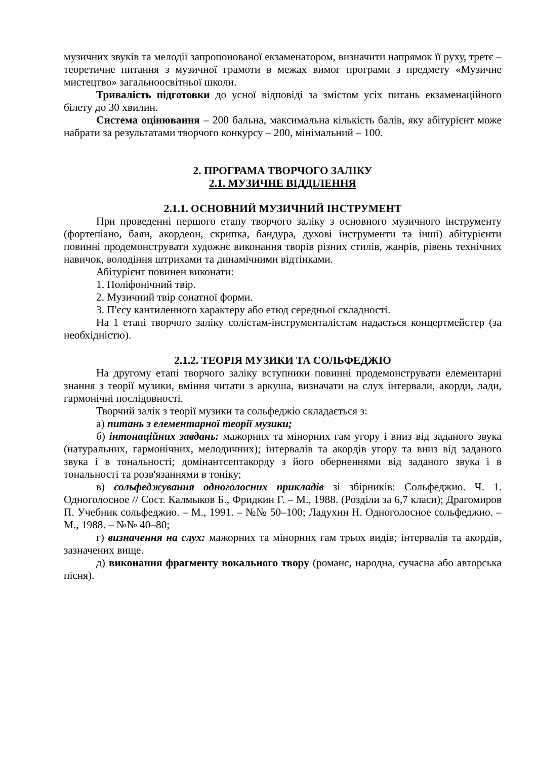музичних звуків та мелодії запропонованої екзаменатором, визначити напрямок її руху, третє – теоретичне питання з музичної грамоти в межах вимог програми з предмету «Музичне мистецтво» загальноосвітньої школи.
Тривалість підготовки до усної відповіді за змістом усіх питань екзаменаційного білету до 30 хвилин.
Система оцінювання – 200 бальна, максимальна кількість балів, яку абітурієнт може набрати за результатами творчого конкурсу – 200, мінімальний – 100.
2. ПРОГРАМА ТВОРЧОГО ЗАЛІКУ
2.1. МУЗИЧНЕ ВІДДІЛЕННЯ
2.1.1. ОСНОВНИЙ МУЗИЧНИЙ ІНСТРУМЕНТ
При проведенні першого етапу творчого заліку з основного музичного інструменту (фортепіано, баян, акордеон, скрипка, бандура, духові інструменти та інші) абітурієнти повинні продемонструвати художнє виконання творів різних стилів, жанрів, рівень технічних навичок, володіння штрихами та динамічними відтінками.
Абітурієнт повинен виконати:
1. Поліфонічний твір.
2. Музичний твір сонатної форми.
3. П'єсу кантиленного характеру або етюд середньої складності.
На 1 етапі творчого заліку солістам-інструменталістам надається концертмейстер (за необхідністю).
2.1.2. ТЕОРІЯ МУЗИКИ ТА СОЛЬФЕДЖІО
На другому етапі творчого заліку вступники повинні продемонструвати елементарні знання з теорії музики, вміння читати з аркуша, визначати на слух інтервали, акорди, лади, гармонічні послідовності.
Творчий залік з теорії музики та сольфеджіо складається з:
а) питань з елементарної теорії музики;
б) інтонаційних завдань: мажорних та мінорних гам угору і вниз від заданого звука (натуральних, гармонічних, мелодичних); інтервалів та акордів угору та вниз від заданого звука і в тональності; домінантсептакорду з його оберненнями від заданого звука і в тональності та розв'язаннями в тоніку;
в) сольфеджування одноголосних прикладів зі збірників: Сольфеджио. Ч. 1. Одноголосное // Сост. Калмыков Б., Фридкин Г. – М., 1988. (Розділи за 6,7 класи); Драгомиров П. Учебник сольфеджио. – М., 1991. – №№ 50–100; Ладухин Н. Одноголосное сольфеджио. – М., 1988. – №№ 40–80;
г) визначення на слух: мажорних та мінорних гам трьох видів; інтервалів та акордів, зазначених вище.
д) виконання фрагменту вокального твору (романс, народна, сучасна або авторська пісня).